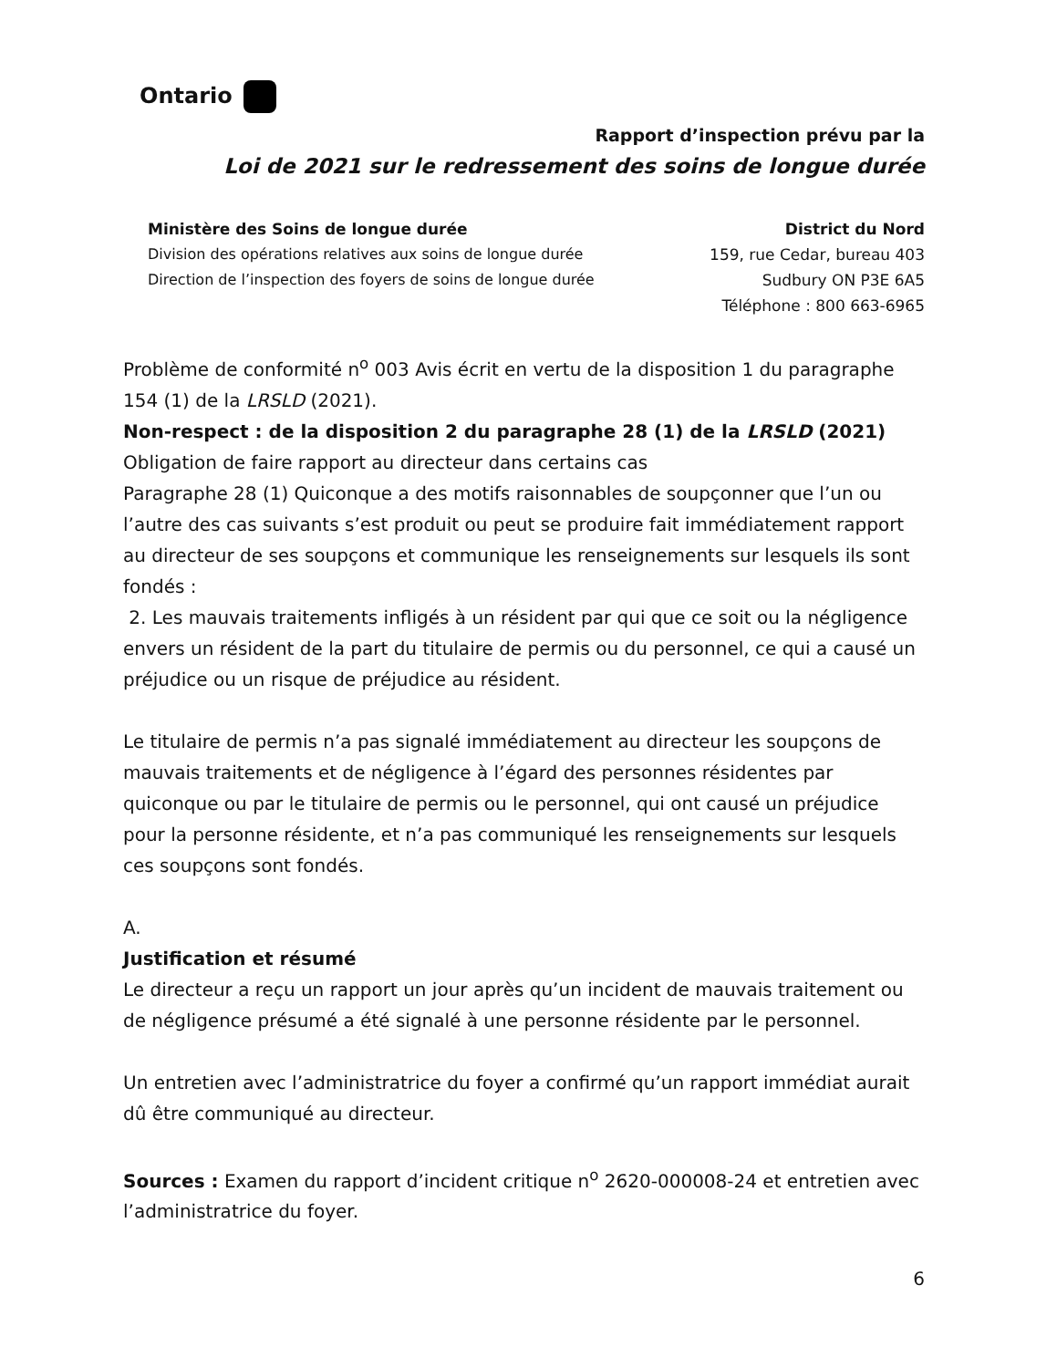Ontario
Rapport d’inspection prévu par la
Loi de 2021 sur le redressement des soins de longue durée
Ministère des Soins de longue durée
Division des opérations relatives aux soins de longue durée
Direction de l’inspection des foyers de soins de longue durée
District du Nord
159, rue Cedar, bureau 403
Sudbury ON P3E 6A5
Téléphone : 800 663-6965
Problème de conformité n<sup>o</sup> 003 Avis écrit en vertu de la disposition 1 du paragraphe 154 (1) de la LRSLD (2021).
Non-respect : de la disposition 2 du paragraphe 28 (1) de la LRSLD (2021)
Obligation de faire rapport au directeur dans certains cas
Paragraphe 28 (1) Quiconque a des motifs raisonnables de soupçonner que l’un ou l’autre des cas suivants s’est produit ou peut se produire fait immédiatement rapport au directeur de ses soupçons et communique les renseignements sur lesquels ils sont fondés :
2. Les mauvais traitements infligés à un résident par qui que ce soit ou la négligence envers un résident de la part du titulaire de permis ou du personnel, ce qui a causé un préjudice ou un risque de préjudice au résident.
Le titulaire de permis n’a pas signalé immédiatement au directeur les soupçons de mauvais traitements et de négligence à l’égard des personnes résidentes par quiconque ou par le titulaire de permis ou le personnel, qui ont causé un préjudice pour la personne résidente, et n’a pas communiqué les renseignements sur lesquels ces soupçons sont fondés.
A.
Justification et résumé
Le directeur a reçu un rapport un jour après qu’un incident de mauvais traitement ou de négligence présumé a été signalé à une personne résidente par le personnel.
Un entretien avec l’administratrice du foyer a confirmé qu’un rapport immédiat aurait dû être communiqué au directeur.
Sources : Examen du rapport d’incident critique n<sup>o</sup> 2620-000008-24 et entretien avec l’administratrice du foyer.
6